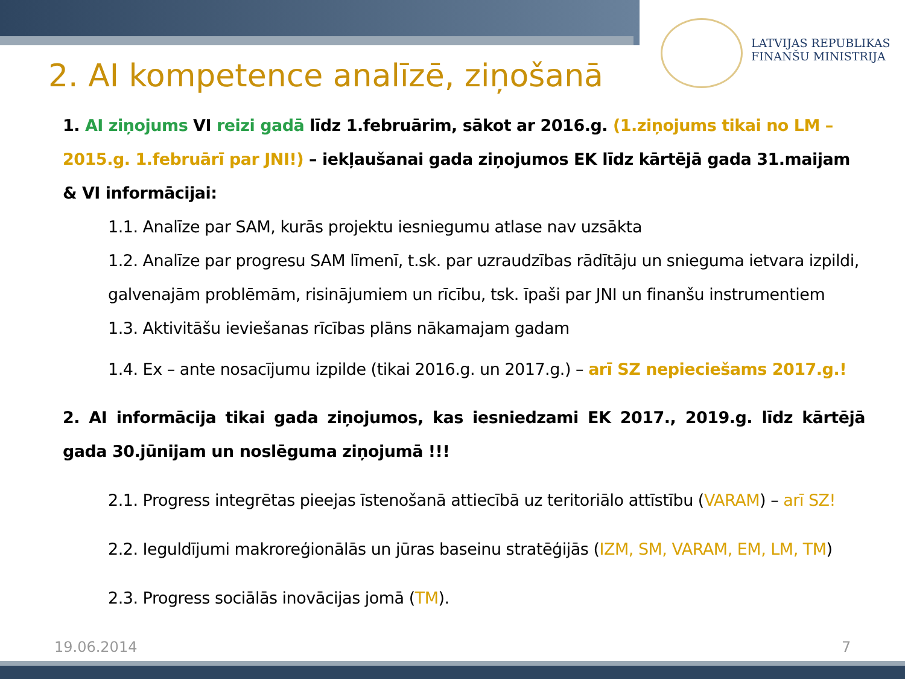LATVIJAS REPUBLIKAS
FINANŠU MINISTRIJA
2. AI kompetence analīzē, ziņošanā
1. AI ziņojums VI reizi gadā līdz 1.februārim, sākot ar 2016.g. (1.ziņojums tikai no LM – 2015.g. 1.februārī par JNI!) – iekļaušanai gada ziņojumos EK līdz kārtējā gada 31.maijam & VI informācijai:
1.1. Analīze par SAM, kurās projektu iesniegumu atlase nav uzsākta
1.2. Analīze par progresu SAM līmenī, t.sk. par uzraudzības rādītāju un snieguma ietvara izpildi, galvenajām problēmām, risinājumiem un rīcību, tsk. īpaši par JNI un finanšu instrumentiem
1.3. Aktivitāšu ieviešanas rīcības plāns nākamajam gadam
1.4. Ex – ante nosacījumu izpilde (tikai 2016.g. un 2017.g.) – arī SZ nepieciešams 2017.g.!
2. AI informācija tikai gada ziņojumos, kas iesniedzami EK 2017., 2019.g. līdz kārtējā gada 30.jūnijam un noslēguma ziņojumā !!!
2.1. Progress integrētas pieejas īstenošanā attiecībā uz teritoriālo attīstību (VARAM) – arī SZ!
2.2. Ieguldījumi makroreģionālās un jūras baseinu stratēģijās (IZM, SM, VARAM, EM, LM, TM)
2.3. Progress sociālās inovācijas jomā (TM).
19.06.2014 7